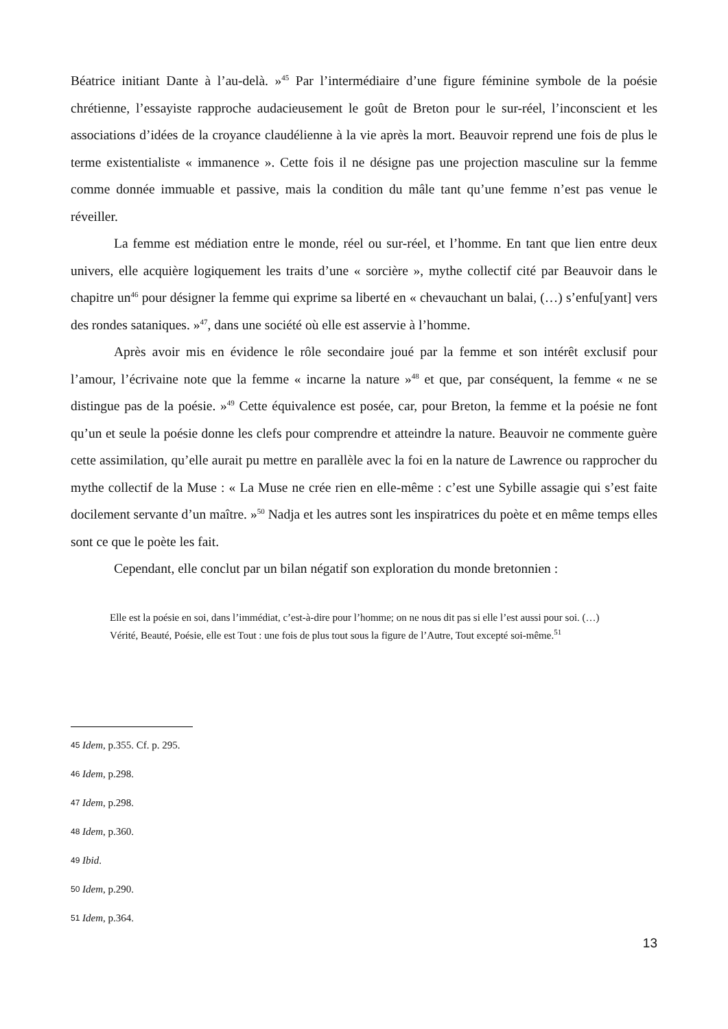Béatrice initiant Dante à l’au-delà. »<sup>45</sup> Par l’intermédiaire d’une figure féminine symbole de la poésie chrétienne, l’essayiste rapproche audacieusement le goût de Breton pour le sur-réel, l’inconscient et les associations d’idées de la croyance claudélienne à la vie après la mort. Beauvoir reprend une fois de plus le terme existentialiste « immanence ». Cette fois il ne désigne pas une projection masculine sur la femme comme donnée immuable et passive, mais la condition du mâle tant qu’une femme n’est pas venue le réveiller.
La femme est médiation entre le monde, réel ou sur-réel, et l’homme. En tant que lien entre deux univers, elle acquière logiquement les traits d’une « sorcière », mythe collectif cité par Beauvoir dans le chapitre un<sup>46</sup> pour désigner la femme qui exprime sa liberté en « chevauchant un balai, (…) s’enfu[yant] vers des rondes sataniques. »<sup>47</sup>, dans une société où elle est asservie à l’homme.
Après avoir mis en évidence le rôle secondaire joué par la femme et son intérêt exclusif pour l’amour, l’écrivaine note que la femme « incarne la nature »<sup>48</sup> et que, par conséquent, la femme « ne se distingue pas de la poésie. »<sup>49</sup> Cette équivalence est posée, car, pour Breton, la femme et la poésie ne font qu’un et seule la poésie donne les clefs pour comprendre et atteindre la nature. Beauvoir ne commente guère cette assimilation, qu’elle aurait pu mettre en parallèle avec la foi en la nature de Lawrence ou rapprocher du mythe collectif de la Muse : « La Muse ne crée rien en elle-même : c’est une Sybille assagie qui s’est faite docilement servante d’un maître. »<sup>50</sup> Nadja et les autres sont les inspiratrices du poète et en même temps elles sont ce que le poète les fait.
Cependant, elle conclut par un bilan négatif son exploration du monde bretonnien :
Elle est la poésie en soi, dans l’immédiat, c’est-à-dire pour l’homme; on ne nous dit pas si elle l’est aussi pour soi. (…)
Vérité, Beauté, Poésie, elle est Tout : une fois de plus tout sous la figure de l’Autre, Tout excepté soi-même.<sup>51</sup>
45 Idem, p.355. Cf. p. 295.
46 Idem, p.298.
47 Idem, p.298.
48 Idem, p.360.
49 Ibid.
50 Idem, p.290.
51 Idem, p.364.
13